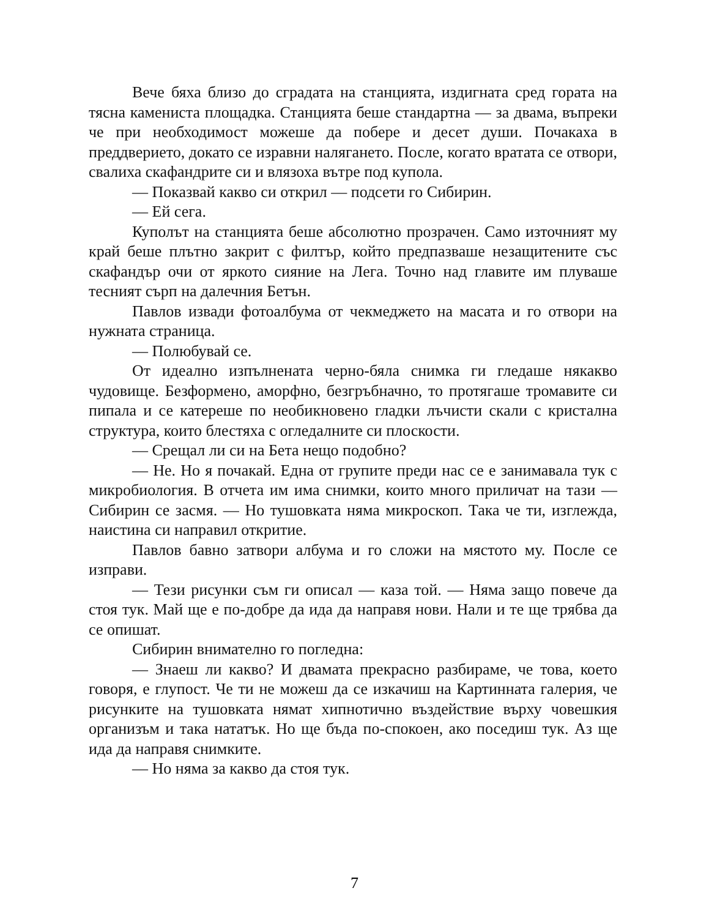Вече бяха близо до сградата на станцията, издигната сред гората на тясна камениста площадка. Станцията беше стандартна — за двама, въпреки че при необходимост можеше да побере и десет души. Почакаха в преддверието, докато се изравни налягането. После, когато вратата се отвори, свалиха скафандрите си и влязоха вътре под купола.
— Показвай какво си открил — подсети го Сибирин.
— Ей сега.
Куполът на станцията беше абсолютно прозрачен. Само източният му край беше плътно закрит с филтър, който предпазваше незащитените със скафандър очи от яркото сияние на Лега. Точно над главите им плуваше тесният сърп на далечния Бетън.
Павлов извади фотоалбума от чекмеджето на масата и го отвори на нужната страница.
— Полюбувай се.
От идеално изпълнената черно-бяла снимка ги гледаше някакво чудовище. Безформено, аморфно, безгръбначно, то протягаше тромавите си пипала и се катереше по необикновено гладки лъчисти скали с кристална структура, които блестяха с огледалните си плоскости.
— Срещал ли си на Бета нещо подобно?
— Не. Но я почакай. Една от групите преди нас се е занимавала тук с микробиология. В отчета им има снимки, които много приличат на тази — Сибирин се засмя. — Но тушовката няма микроскоп. Така че ти, изглежда, наистина си направил откритие.
Павлов бавно затвори албума и го сложи на мястото му. После се изправи.
— Тези рисунки съм ги описал — каза той. — Няма защо повече да стоя тук. Май ще е по-добре да ида да направя нови. Нали и те ще трябва да се опишат.
Сибирин внимателно го погледна:
— Знаеш ли какво? И двамата прекрасно разбираме, че това, което говоря, е глупост. Че ти не можеш да се изкачиш на Картинната галерия, че рисунките на тушовката нямат хипнотично въздействие върху човешкия организъм и така нататък. Но ще бъда по-спокоен, ако поседиш тук. Аз ще ида да направя снимките.
— Но няма за какво да стоя тук.
7